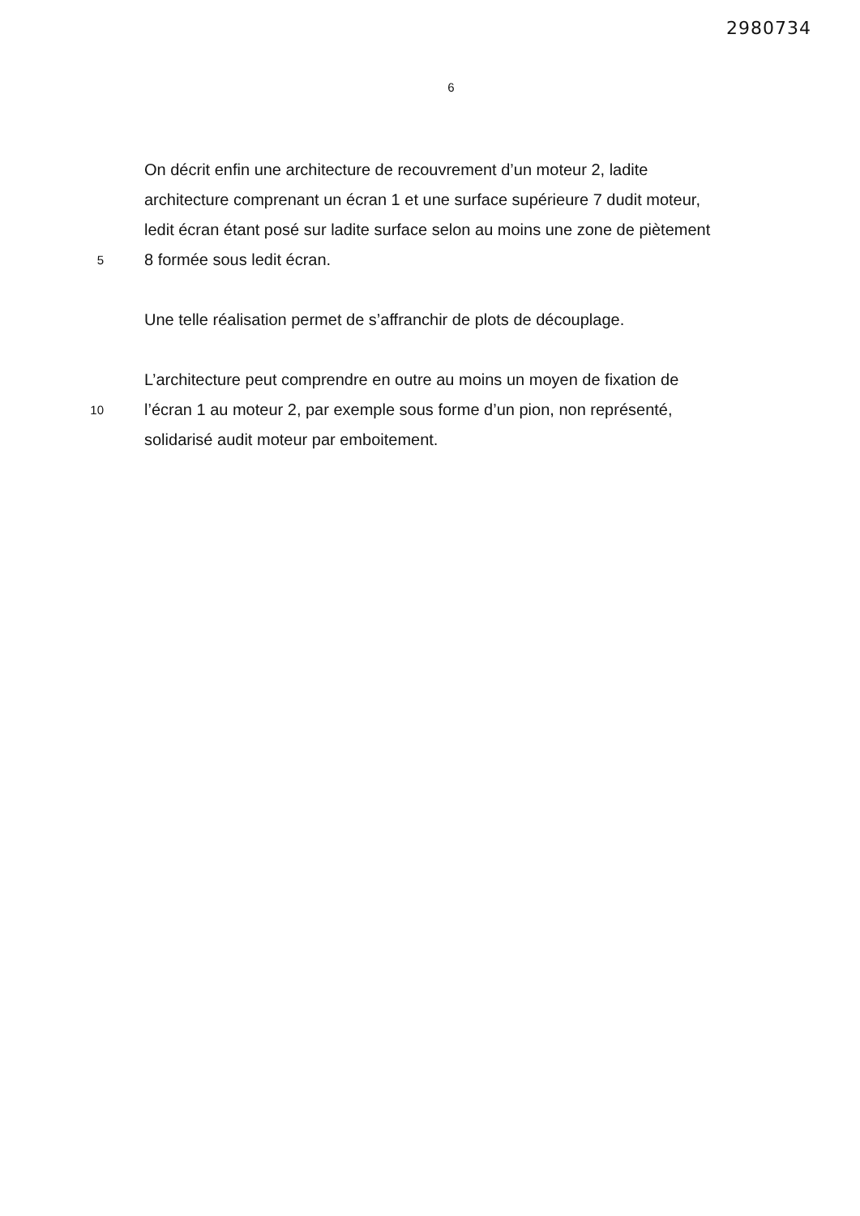2980734
6
On décrit enfin une architecture de recouvrement d’un moteur 2, ladite
architecture comprenant un écran 1 et une surface supérieure 7 dudit moteur,
ledit écran étant posé sur ladite surface selon au moins une zone de piètement
5 8 formée sous ledit écran.
Une telle réalisation permet de s’affranchir de plots de découplage.
L’architecture peut comprendre en outre au moins un moyen de fixation de
10 l’écran 1 au moteur 2, par exemple sous forme d’un pion, non représenté,
solidarisé audit moteur par emboitement.